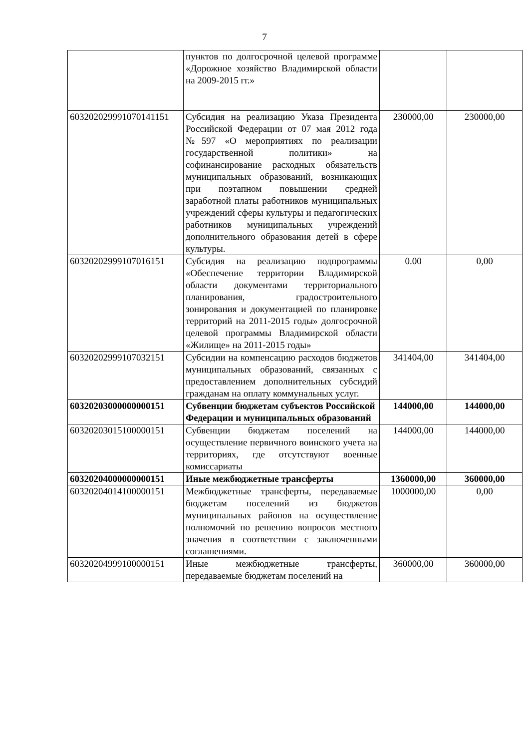7
| | пунктов по долгосрочной целевой программе «Дорожное хозяйство Владимирской области на 2009-2015 гг.» | | |
| 603202029991070141151 | Субсидия на реализацию Указа Президента Российской Федерации от 07 мая 2012 года №597 «О мероприятиях по реализации государственной политики» на софинансирование расходных обязательств муниципальных образований, возникающих при поэтапном повышении средней заработной платы работников муниципальных учреждений сферы культуры и педагогических работников муниципальных учреждений дополнительного образования детей в сфере культуры. | 230000,00 | 230000,00 |
| 60320202999107016151 | Субсидия на реализацию подпрограммы «Обеспечение территории Владимирской области документами территориального планирования, градостроительного зонирования и документацией по планировке территорий на 2011-2015 годы» долгосрочной целевой программы Владимирской области «Жилище» на 2011-2015 годы» | 0.00 | 0,00 |
| 60320202999107032151 | Субсидии на компенсацию расходов бюджетов муниципальных образований, связанных с предоставлением дополнительных субсидий гражданам на оплату коммунальных услуг. | 341404,00 | 341404,00 |
| 60320203000000000151 | Субвенции бюджетам субъектов Российской Федерации и муниципальных образований | 144000,00 | 144000,00 |
| 60320203015100000151 | Субвенции бюджетам поселений на осуществление первичного воинского учета на территориях, где отсутствуют военные комиссариаты | 144000,00 | 144000,00 |
| 60320204000000000151 | Иные межбюджетные трансферты | 1360000,00 | 360000,00 |
| 60320204014100000151 | Межбюджетные трансферты, передаваемые бюджетам поселений из бюджетов муниципальных районов на осуществление полномочий по решению вопросов местного значения в соответствии с заключенными соглашениями. | 1000000,00 | 0,00 |
| 60320204999100000151 | Иные межбюджетные трансферты, передаваемые бюджетам поселений на | 360000,00 | 360000,00 |